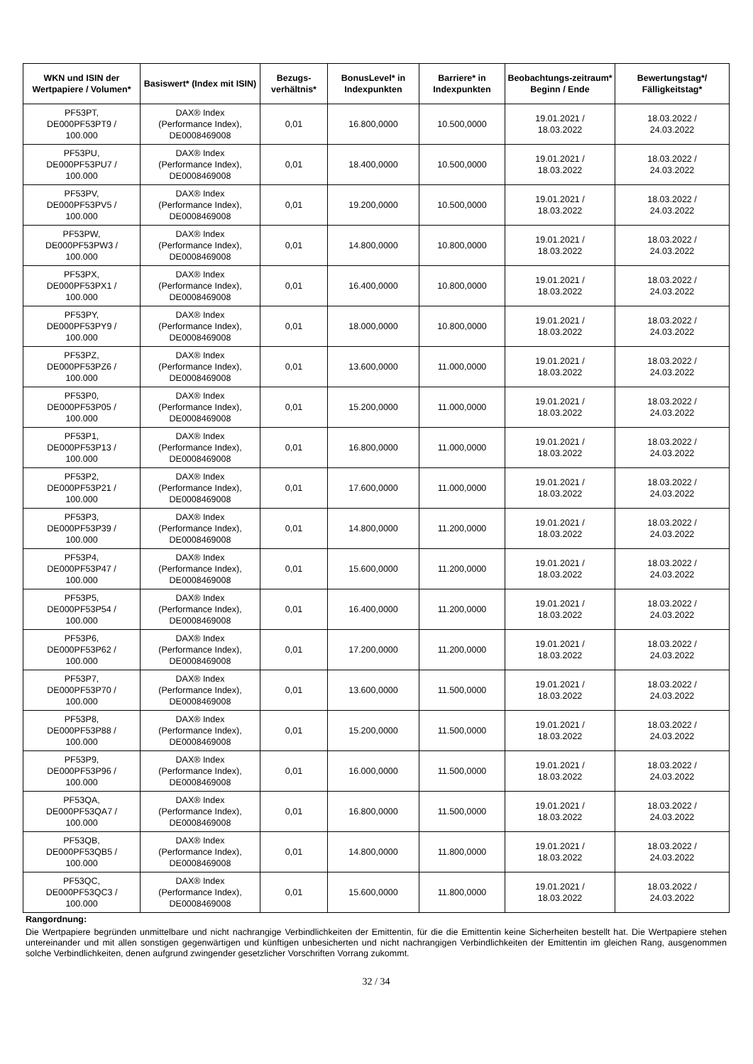| WKN und ISIN der Wertpapiere / Volumen* | Basiswert* (Index mit ISIN) | Bezugs-verhältnis* | BonusLevel* in Indexpunkten | Barriere* in Indexpunkten | Beobachtungs-zeitraum* Beginn / Ende | Bewertungstag*/ Fälligkeitstag* |
| --- | --- | --- | --- | --- | --- | --- |
| PF53PT, DE000PF53PT9 / 100.000 | DAX® Index (Performance Index), DE0008469008 | 0,01 | 16.800,0000 | 10.500,0000 | 19.01.2021 / 18.03.2022 | 18.03.2022 / 24.03.2022 |
| PF53PU, DE000PF53PU7 / 100.000 | DAX® Index (Performance Index), DE0008469008 | 0,01 | 18.400,0000 | 10.500,0000 | 19.01.2021 / 18.03.2022 | 18.03.2022 / 24.03.2022 |
| PF53PV, DE000PF53PV5 / 100.000 | DAX® Index (Performance Index), DE0008469008 | 0,01 | 19.200,0000 | 10.500,0000 | 19.01.2021 / 18.03.2022 | 18.03.2022 / 24.03.2022 |
| PF53PW, DE000PF53PW3 / 100.000 | DAX® Index (Performance Index), DE0008469008 | 0,01 | 14.800,0000 | 10.800,0000 | 19.01.2021 / 18.03.2022 | 18.03.2022 / 24.03.2022 |
| PF53PX, DE000PF53PX1 / 100.000 | DAX® Index (Performance Index), DE0008469008 | 0,01 | 16.400,0000 | 10.800,0000 | 19.01.2021 / 18.03.2022 | 18.03.2022 / 24.03.2022 |
| PF53PY, DE000PF53PY9 / 100.000 | DAX® Index (Performance Index), DE0008469008 | 0,01 | 18.000,0000 | 10.800,0000 | 19.01.2021 / 18.03.2022 | 18.03.2022 / 24.03.2022 |
| PF53PZ, DE000PF53PZ6 / 100.000 | DAX® Index (Performance Index), DE0008469008 | 0,01 | 13.600,0000 | 11.000,0000 | 19.01.2021 / 18.03.2022 | 18.03.2022 / 24.03.2022 |
| PF53P0, DE000PF53P05 / 100.000 | DAX® Index (Performance Index), DE0008469008 | 0,01 | 15.200,0000 | 11.000,0000 | 19.01.2021 / 18.03.2022 | 18.03.2022 / 24.03.2022 |
| PF53P1, DE000PF53P13 / 100.000 | DAX® Index (Performance Index), DE0008469008 | 0,01 | 16.800,0000 | 11.000,0000 | 19.01.2021 / 18.03.2022 | 18.03.2022 / 24.03.2022 |
| PF53P2, DE000PF53P21 / 100.000 | DAX® Index (Performance Index), DE0008469008 | 0,01 | 17.600,0000 | 11.000,0000 | 19.01.2021 / 18.03.2022 | 18.03.2022 / 24.03.2022 |
| PF53P3, DE000PF53P39 / 100.000 | DAX® Index (Performance Index), DE0008469008 | 0,01 | 14.800,0000 | 11.200,0000 | 19.01.2021 / 18.03.2022 | 18.03.2022 / 24.03.2022 |
| PF53P4, DE000PF53P47 / 100.000 | DAX® Index (Performance Index), DE0008469008 | 0,01 | 15.600,0000 | 11.200,0000 | 19.01.2021 / 18.03.2022 | 18.03.2022 / 24.03.2022 |
| PF53P5, DE000PF53P54 / 100.000 | DAX® Index (Performance Index), DE0008469008 | 0,01 | 16.400,0000 | 11.200,0000 | 19.01.2021 / 18.03.2022 | 18.03.2022 / 24.03.2022 |
| PF53P6, DE000PF53P62 / 100.000 | DAX® Index (Performance Index), DE0008469008 | 0,01 | 17.200,0000 | 11.200,0000 | 19.01.2021 / 18.03.2022 | 18.03.2022 / 24.03.2022 |
| PF53P7, DE000PF53P70 / 100.000 | DAX® Index (Performance Index), DE0008469008 | 0,01 | 13.600,0000 | 11.500,0000 | 19.01.2021 / 18.03.2022 | 18.03.2022 / 24.03.2022 |
| PF53P8, DE000PF53P88 / 100.000 | DAX® Index (Performance Index), DE0008469008 | 0,01 | 15.200,0000 | 11.500,0000 | 19.01.2021 / 18.03.2022 | 18.03.2022 / 24.03.2022 |
| PF53P9, DE000PF53P96 / 100.000 | DAX® Index (Performance Index), DE0008469008 | 0,01 | 16.000,0000 | 11.500,0000 | 19.01.2021 / 18.03.2022 | 18.03.2022 / 24.03.2022 |
| PF53QA, DE000PF53QA7 / 100.000 | DAX® Index (Performance Index), DE0008469008 | 0,01 | 16.800,0000 | 11.500,0000 | 19.01.2021 / 18.03.2022 | 18.03.2022 / 24.03.2022 |
| PF53QB, DE000PF53QB5 / 100.000 | DAX® Index (Performance Index), DE0008469008 | 0,01 | 14.800,0000 | 11.800,0000 | 19.01.2021 / 18.03.2022 | 18.03.2022 / 24.03.2022 |
| PF53QC, DE000PF53QC3 / 100.000 | DAX® Index (Performance Index), DE0008469008 | 0,01 | 15.600,0000 | 11.800,0000 | 19.01.2021 / 18.03.2022 | 18.03.2022 / 24.03.2022 |
Rangordnung:
Die Wertpapiere begründen unmittelbare und nicht nachrangige Verbindlichkeiten der Emittentin, für die die Emittentin keine Sicherheiten bestellt hat. Die Wertpapiere stehen untereinander und mit allen sonstigen gegenwärtigen und künftigen unbesicherten und nicht nachrangigen Verbindlichkeiten der Emittentin im gleichen Rang, ausgenommen solche Verbindlichkeiten, denen aufgrund zwingender gesetzlicher Vorschriften Vorrang zukommt.
32 / 34